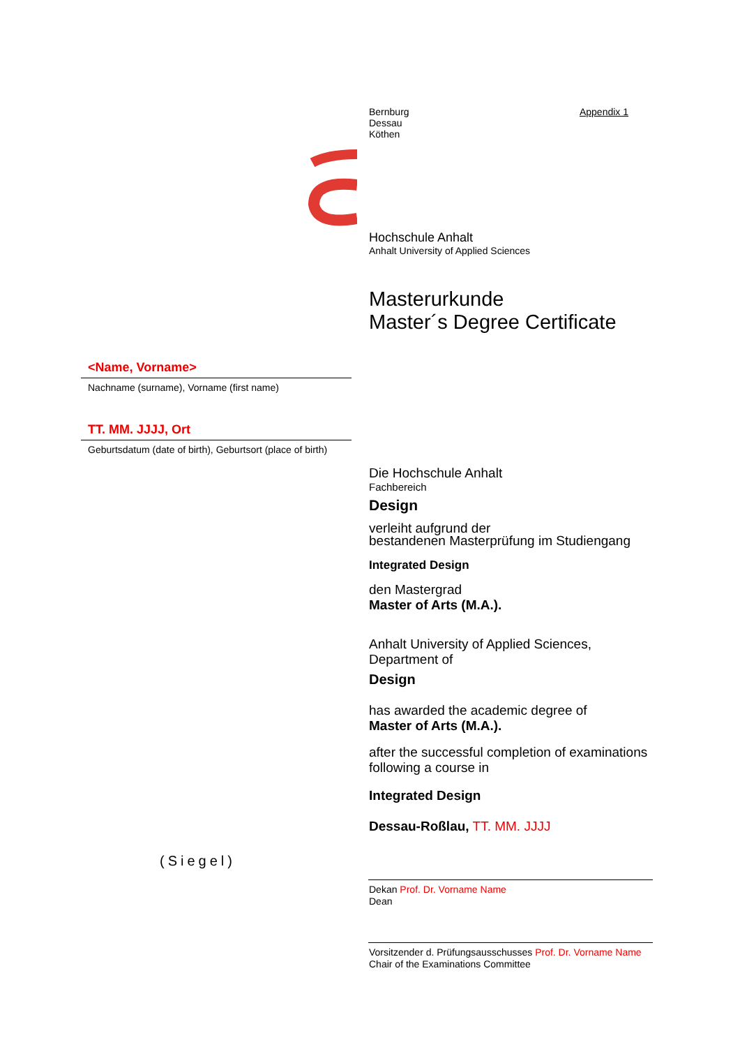Bernburg
Dessau
Köthen Appendix 1
Hochschule Anhalt
Anhalt University of Applied Sciences
Masterurkunde
Master´s Degree Certificate
<Name, Vorname>
Nachname (surname), Vorname (first name)
TT. MM. JJJJ, Ort
Geburtsdatum (date of birth), Geburtsort (place of birth)
Die Hochschule Anhalt
Fachbereich
Design
verleiht aufgrund der
bestandenen Masterprüfung im Studiengang
Integrated Design
den Mastergrad
Master of Arts (M.A.).
Anhalt University of Applied Sciences,
Department of
Design
has awarded the academic degree of
Master of Arts (M.A.).
after the successful completion of examinations following a course in
Integrated Design
Dessau-Roßlau, TT. MM. JJJJ
(Siegel)
Dekan Prof. Dr. Vorname Name
Dean
Vorsitzender d. Prüfungsausschusses Prof. Dr. Vorname Name
Chair of the Examinations Committee